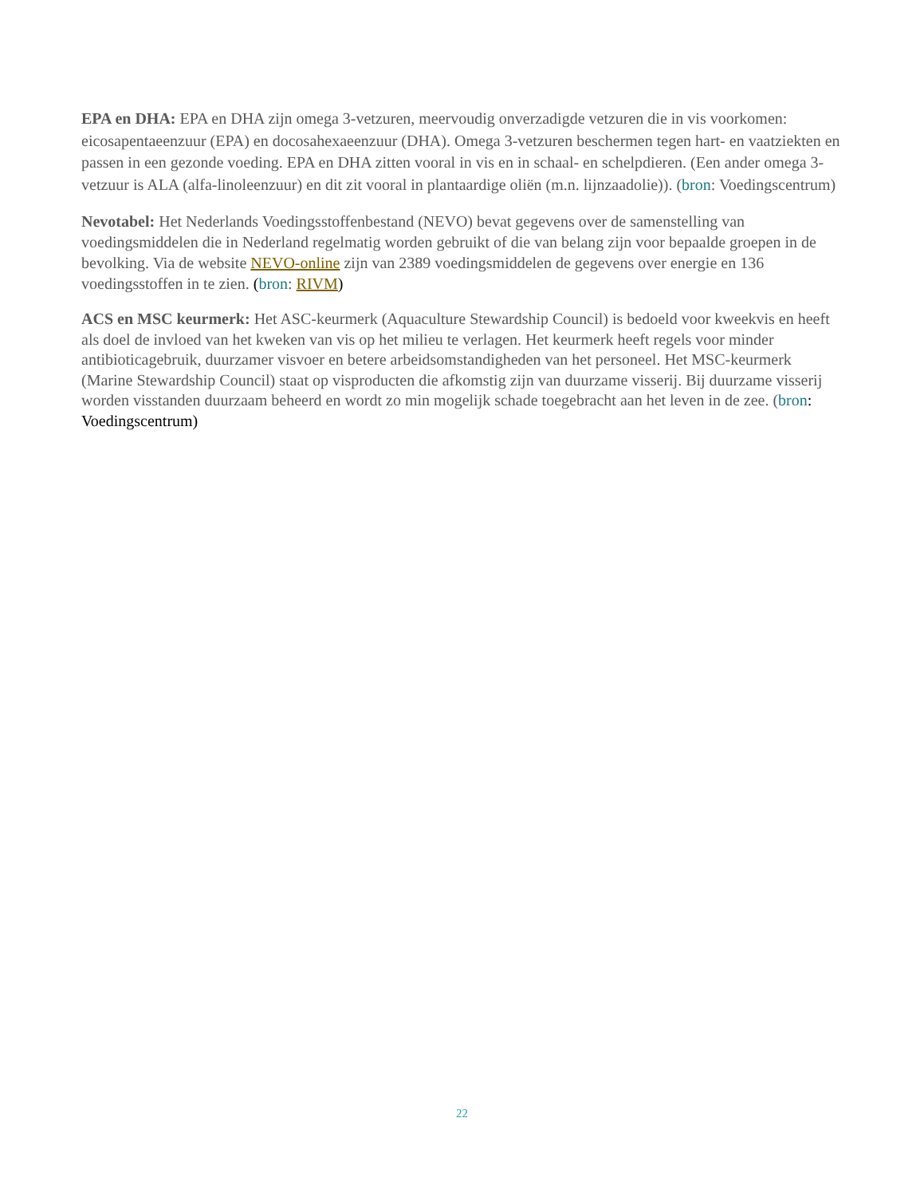EPA en DHA: EPA en DHA zijn omega 3-vetzuren, meervoudig onverzadigde vetzuren die in vis voorkomen: eicosapentaeenzuur (EPA) en docosahexaeenzuur (DHA). Omega 3-vetzuren beschermen tegen hart- en vaatziekten en passen in een gezonde voeding. EPA en DHA zitten vooral in vis en in schaal- en schelpdieren. (Een ander omega 3-vetzuur is ALA (alfa-linoleenzuur) en dit zit vooral in plantaardige oliën (m.n. lijnzaadolie)). (bron: Voedingscentrum)
Nevotabel: Het Nederlands Voedingsstoffenbestand (NEVO) bevat gegevens over de samenstelling van voedingsmiddelen die in Nederland regelmatig worden gebruikt of die van belang zijn voor bepaalde groepen in de bevolking. Via de website NEVO-online zijn van 2389 voedingsmiddelen de gegevens over energie en 136 voedingsstoffen in te zien. (bron: RIVM)
ACS en MSC keurmerk: Het ASC-keurmerk (Aquaculture Stewardship Council) is bedoeld voor kweekvis en heeft als doel de invloed van het kweken van vis op het milieu te verlagen. Het keurmerk heeft regels voor minder antibioticagebruik, duurzamer visvoer en betere arbeidsomstandigheden van het personeel. Het MSC-keurmerk (Marine Stewardship Council) staat op visproducten die afkomstig zijn van duurzame visserij. Bij duurzame visserij worden visstanden duurzaam beheerd en wordt zo min mogelijk schade toegebracht aan het leven in de zee. (bron: Voedingscentrum)
22